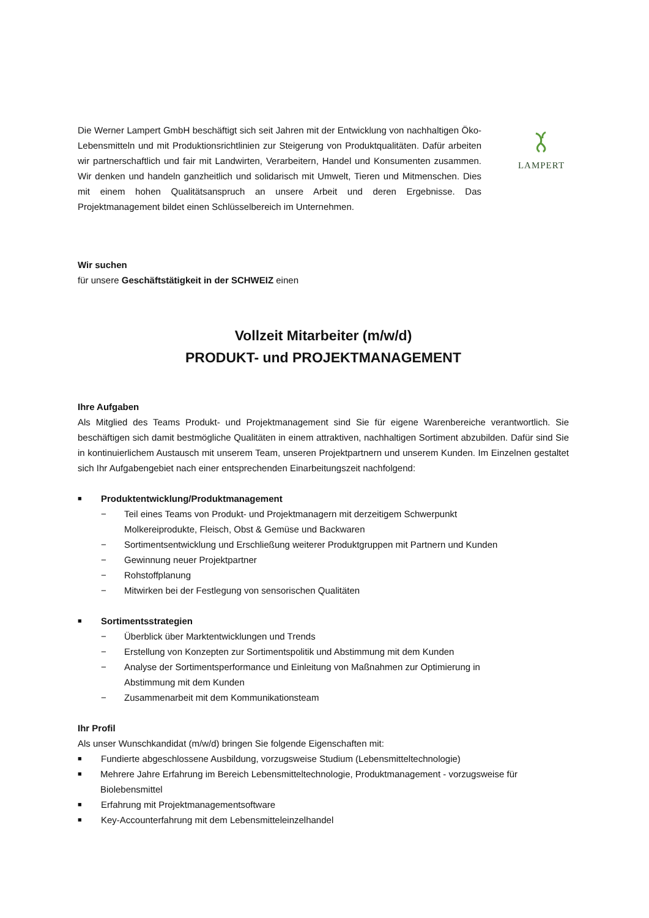Die Werner Lampert GmbH beschäftigt sich seit Jahren mit der Entwicklung von nachhaltigen Öko-Lebensmitteln und mit Produktionsrichtlinien zur Steigerung von Produktqualitäten. Dafür arbeiten wir partnerschaftlich und fair mit Landwirten, Verarbeitern, Handel und Konsumenten zusammen. Wir denken und handeln ganzheitlich und solidarisch mit Umwelt, Tieren und Mitmenschen. Dies mit einem hohen Qualitätsanspruch an unsere Arbeit und deren Ergebnisse. Das Projektmanagement bildet einen Schlüsselbereich im Unternehmen.
LAMPERT
Wir suchen
für unsere Geschäftstätigkeit in der SCHWEIZ einen
Vollzeit Mitarbeiter (m/w/d)
PRODUKT- und PROJEKTMANAGEMENT
Ihre Aufgaben
Als Mitglied des Teams Produkt- und Projektmanagement sind Sie für eigene Warenbereiche verantwortlich. Sie beschäftigen sich damit bestmögliche Qualitäten in einem attraktiven, nachhaltigen Sortiment abzubilden. Dafür sind Sie in kontinuierlichem Austausch mit unserem Team, unseren Projektpartnern und unserem Kunden. Im Einzelnen gestaltet sich Ihr Aufgabengebiet nach einer entsprechenden Einarbeitungszeit nachfolgend:
■ Produktentwicklung/Produktmanagement
− Teil eines Teams von Produkt- und Projektmanagern mit derzeitigem Schwerpunkt
Molkereiprodukte, Fleisch, Obst & Gemüse und Backwaren
− Sortimentsentwicklung und Erschließung weiterer Produktgruppen mit Partnern und Kunden
− Gewinnung neuer Projektpartner
− Rohstoffplanung
− Mitwirken bei der Festlegung von sensorischen Qualitäten
■ Sortimentsstrategien
− Überblick über Marktentwicklungen und Trends
− Erstellung von Konzepten zur Sortimentspolitik und Abstimmung mit dem Kunden
− Analyse der Sortimentsperformance und Einleitung von Maßnahmen zur Optimierung in
Abstimmung mit dem Kunden
− Zusammenarbeit mit dem Kommunikationsteam
Ihr Profil
Als unser Wunschkandidat (m/w/d) bringen Sie folgende Eigenschaften mit:
■ Fundierte abgeschlossene Ausbildung, vorzugsweise Studium (Lebensmitteltechnologie)
■ Mehrere Jahre Erfahrung im Bereich Lebensmitteltechnologie, Produktmanagement - vorzugsweise für Biolebensmittel
■ Erfahrung mit Projektmanagementsoftware
■ Key-Accounterfahrung mit dem Lebensmitteleinzelhandel